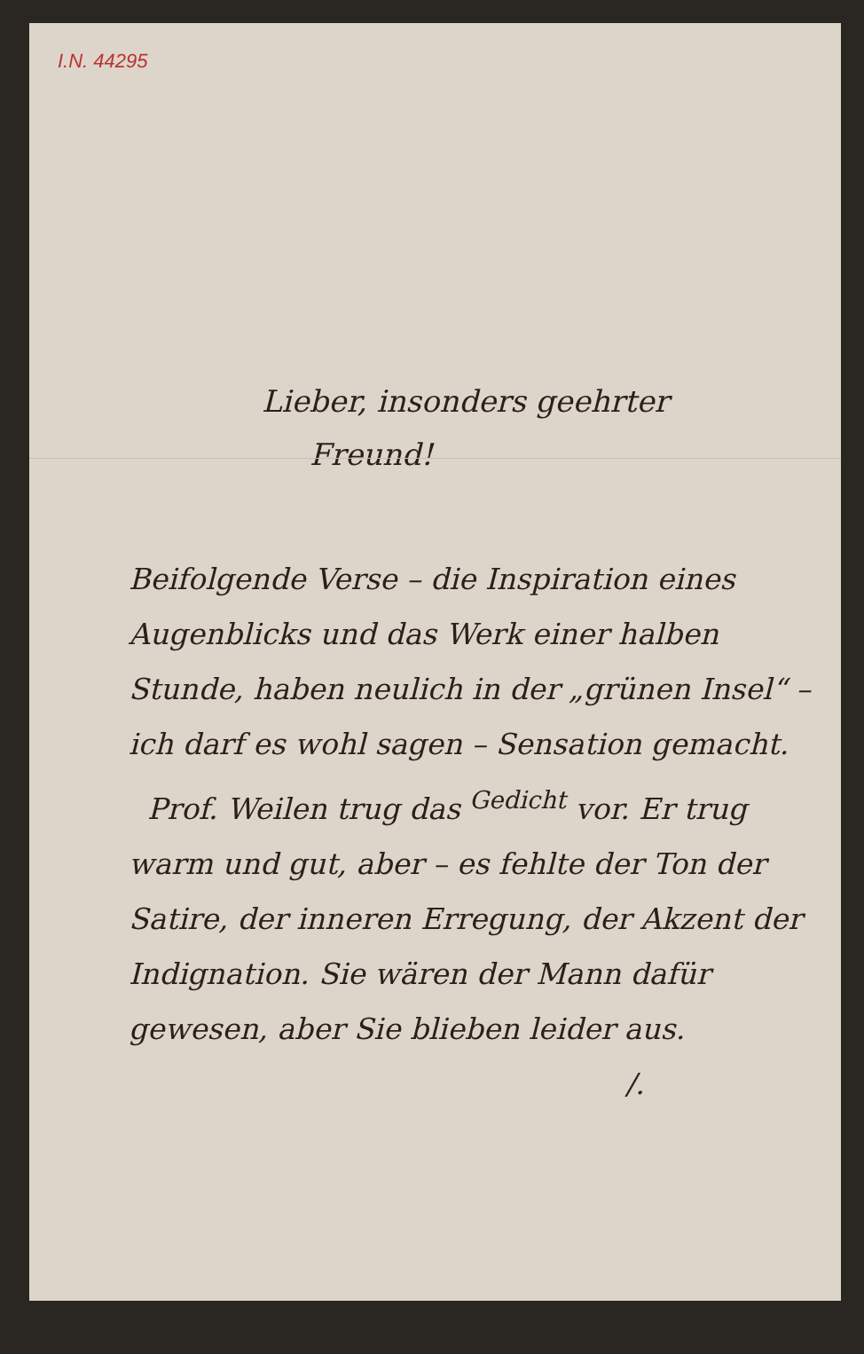I.N. 44295
Lieber, insonders geehrter
Freund!
Beifolgende Verse – die Inspiration eines Augenblicks und das Werk einer halben Stunde, haben neulich in der „grünen Insel“ – ich darf es wohl sagen – Sensation gemacht.
Prof. Weilen trug das <sup>Gedicht</sup> vor. Er trug warm und gut, aber – es fehlte der Ton der Satire, der inneren Erregung, der Akzent der Indignation. Sie wären der Mann dafür gewesen, aber Sie blieben leider aus.
/.